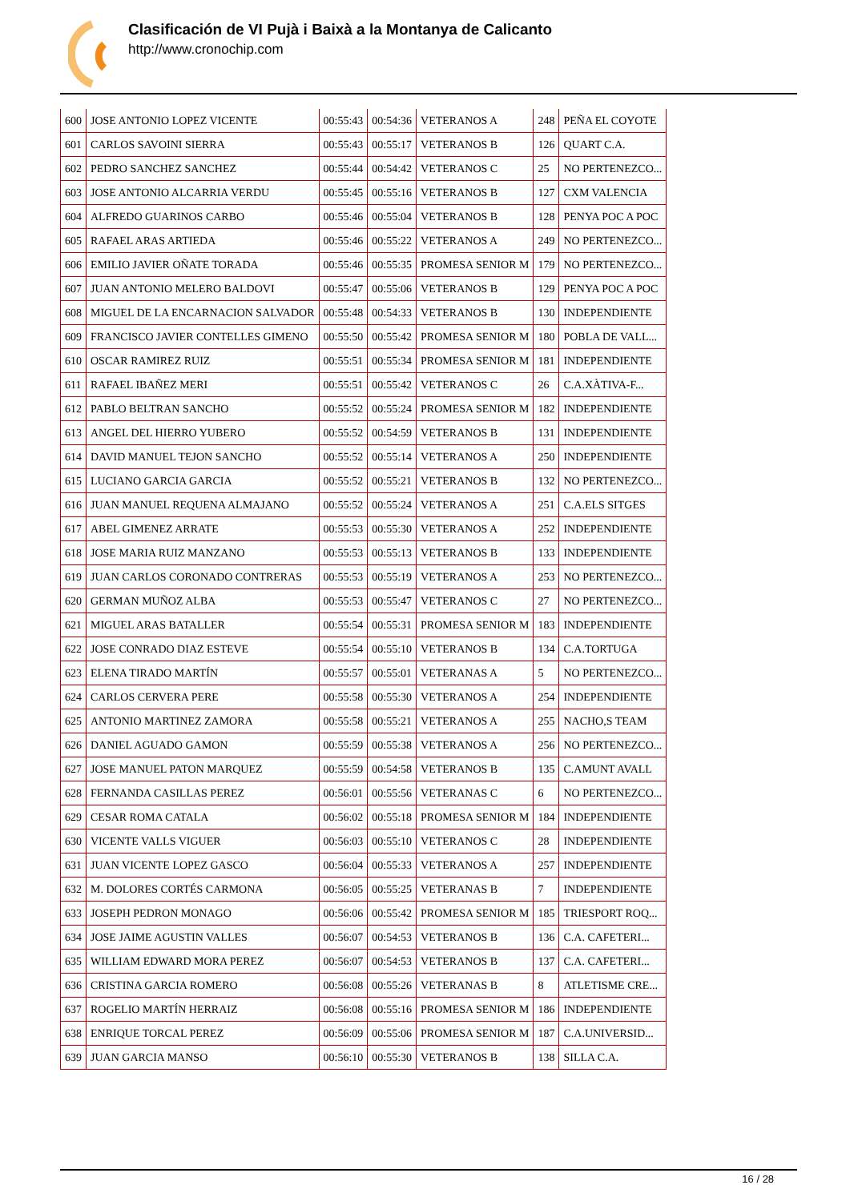Clasificación de VI Pujà i Baixà a la Montanya de Calicanto
http://www.cronochip.com
| 600 | JOSE ANTONIO LOPEZ VICENTE | 00:55:43 | 00:54:36 | VETERANOS A | 248 | PEÑA EL COYOTE |
| 601 | CARLOS SAVOINI SIERRA | 00:55:43 | 00:55:17 | VETERANOS B | 126 | QUART C.A. |
| 602 | PEDRO SANCHEZ SANCHEZ | 00:55:44 | 00:54:42 | VETERANOS C | 25 | NO PERTENEZCO... |
| 603 | JOSE ANTONIO ALCARRIA VERDU | 00:55:45 | 00:55:16 | VETERANOS B | 127 | CXM VALENCIA |
| 604 | ALFREDO GUARINOS CARBO | 00:55:46 | 00:55:04 | VETERANOS B | 128 | PENYA POC A POC |
| 605 | RAFAEL ARAS ARTIEDA | 00:55:46 | 00:55:22 | VETERANOS A | 249 | NO PERTENEZCO... |
| 606 | EMILIO JAVIER OÑATE TORADA | 00:55:46 | 00:55:35 | PROMESA SENIOR M | 179 | NO PERTENEZCO... |
| 607 | JUAN ANTONIO MELERO BALDOVI | 00:55:47 | 00:55:06 | VETERANOS B | 129 | PENYA POC A POC |
| 608 | MIGUEL DE LA ENCARNACION SALVADOR | 00:55:48 | 00:54:33 | VETERANOS B | 130 | INDEPENDIENTE |
| 609 | FRANCISCO JAVIER CONTELLES GIMENO | 00:55:50 | 00:55:42 | PROMESA SENIOR M | 180 | POBLA DE VALL... |
| 610 | OSCAR RAMIREZ RUIZ | 00:55:51 | 00:55:34 | PROMESA SENIOR M | 181 | INDEPENDIENTE |
| 611 | RAFAEL IBAÑEZ MERI | 00:55:51 | 00:55:42 | VETERANOS C | 26 | C.A.XÀTIVA-F... |
| 612 | PABLO BELTRAN SANCHO | 00:55:52 | 00:55:24 | PROMESA SENIOR M | 182 | INDEPENDIENTE |
| 613 | ANGEL DEL HIERRO YUBERO | 00:55:52 | 00:54:59 | VETERANOS B | 131 | INDEPENDIENTE |
| 614 | DAVID MANUEL TEJON SANCHO | 00:55:52 | 00:55:14 | VETERANOS A | 250 | INDEPENDIENTE |
| 615 | LUCIANO GARCIA GARCIA | 00:55:52 | 00:55:21 | VETERANOS B | 132 | NO PERTENEZCO... |
| 616 | JUAN MANUEL REQUENA ALMAJANO | 00:55:52 | 00:55:24 | VETERANOS A | 251 | C.A.ELS SITGES |
| 617 | ABEL GIMENEZ ARRATE | 00:55:53 | 00:55:30 | VETERANOS A | 252 | INDEPENDIENTE |
| 618 | JOSE MARIA RUIZ MANZANO | 00:55:53 | 00:55:13 | VETERANOS B | 133 | INDEPENDIENTE |
| 619 | JUAN CARLOS CORONADO CONTRERAS | 00:55:53 | 00:55:19 | VETERANOS A | 253 | NO PERTENEZCO... |
| 620 | GERMAN MUÑOZ ALBA | 00:55:53 | 00:55:47 | VETERANOS C | 27 | NO PERTENEZCO... |
| 621 | MIGUEL ARAS BATALLER | 00:55:54 | 00:55:31 | PROMESA SENIOR M | 183 | INDEPENDIENTE |
| 622 | JOSE CONRADO DIAZ ESTEVE | 00:55:54 | 00:55:10 | VETERANOS B | 134 | C.A.TORTUGA |
| 623 | ELENA TIRADO MARTÍN | 00:55:57 | 00:55:01 | VETERANAS A | 5 | NO PERTENEZCO... |
| 624 | CARLOS CERVERA PERE | 00:55:58 | 00:55:30 | VETERANOS A | 254 | INDEPENDIENTE |
| 625 | ANTONIO MARTINEZ ZAMORA | 00:55:58 | 00:55:21 | VETERANOS A | 255 | NACHO,S TEAM |
| 626 | DANIEL AGUADO GAMON | 00:55:59 | 00:55:38 | VETERANOS A | 256 | NO PERTENEZCO... |
| 627 | JOSE MANUEL PATON MARQUEZ | 00:55:59 | 00:54:58 | VETERANOS B | 135 | C.AMUNT AVALL |
| 628 | FERNANDA CASILLAS PEREZ | 00:56:01 | 00:55:56 | VETERANAS C | 6 | NO PERTENEZCO... |
| 629 | CESAR ROMA CATALA | 00:56:02 | 00:55:18 | PROMESA SENIOR M | 184 | INDEPENDIENTE |
| 630 | VICENTE VALLS VIGUER | 00:56:03 | 00:55:10 | VETERANOS C | 28 | INDEPENDIENTE |
| 631 | JUAN VICENTE LOPEZ GASCO | 00:56:04 | 00:55:33 | VETERANOS A | 257 | INDEPENDIENTE |
| 632 | M. DOLORES CORTÉS CARMONA | 00:56:05 | 00:55:25 | VETERANAS B | 7 | INDEPENDIENTE |
| 633 | JOSEPH PEDRON MONAGO | 00:56:06 | 00:55:42 | PROMESA SENIOR M | 185 | TRIESPORT ROQ... |
| 634 | JOSE JAIME AGUSTIN VALLES | 00:56:07 | 00:54:53 | VETERANOS B | 136 | C.A. CAFETERI... |
| 635 | WILLIAM EDWARD MORA PEREZ | 00:56:07 | 00:54:53 | VETERANOS B | 137 | C.A. CAFETERI... |
| 636 | CRISTINA GARCIA ROMERO | 00:56:08 | 00:55:26 | VETERANAS B | 8 | ATLETISME CRE... |
| 637 | ROGELIO MARTÍN HERRAIZ | 00:56:08 | 00:55:16 | PROMESA SENIOR M | 186 | INDEPENDIENTE |
| 638 | ENRIQUE TORCAL PEREZ | 00:56:09 | 00:55:06 | PROMESA SENIOR M | 187 | C.A.UNIVERSID... |
| 639 | JUAN GARCIA MANSO | 00:56:10 | 00:55:30 | VETERANOS B | 138 | SILLA C.A. |
16 / 28